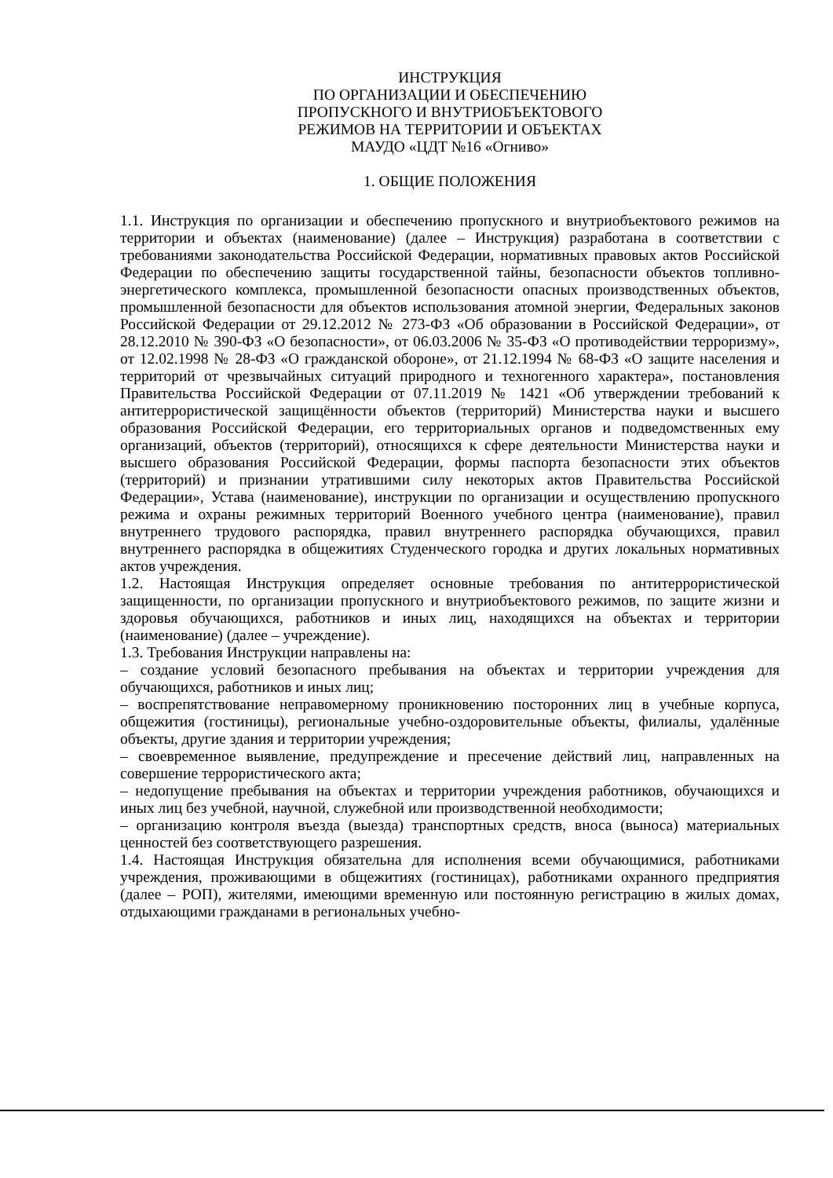ИНСТРУКЦИЯ
ПО ОРГАНИЗАЦИИ И ОБЕСПЕЧЕНИЮ
ПРОПУСКНОГО И ВНУТРИОБЪЕКТОВОГО
РЕЖИМОВ НА ТЕРРИТОРИИ И ОБЪЕКТАХ
МАУДО «ЦДТ №16 «Огниво»
1. ОБЩИЕ ПОЛОЖЕНИЯ
1.1. Инструкция по организации и обеспечению пропускного и внутриобъектового режимов на территории и объектах (наименование) (далее – Инструкция) разработана в соответствии с требованиями законодательства Российской Федерации, нормативных правовых актов Российской Федерации по обеспечению защиты государственной тайны, безопасности объектов топливно-энергетического комплекса, промышленной безопасности опасных производственных объектов, промышленной безопасности для объектов использования атомной энергии, Федеральных законов Российской Федерации от 29.12.2012 № 273-ФЗ «Об образовании в Российской Федерации», от 28.12.2010 № 390-ФЗ «О безопасности», от 06.03.2006 № 35-ФЗ «О противодействии терроризму», от 12.02.1998 № 28-ФЗ «О гражданской обороне», от 21.12.1994 № 68-ФЗ «О защите населения и территорий от чрезвычайных ситуаций природного и техногенного характера», постановления Правительства Российской Федерации от 07.11.2019 № 1421 «Об утверждении требований к антитеррористической защищённости объектов (территорий) Министерства науки и высшего образования Российской Федерации, его территориальных органов и подведомственных ему организаций, объектов (территорий), относящихся к сфере деятельности Министерства науки и высшего образования Российской Федерации, формы паспорта безопасности этих объектов (территорий) и признании утратившими силу некоторых актов Правительства Российской Федерации», Устава (наименование), инструкции по организации и осуществлению пропускного режима и охраны режимных территорий Военного учебного центра (наименование), правил внутреннего трудового распорядка, правил внутреннего распорядка обучающихся, правил внутреннего распорядка в общежитиях Студенческого городка и других локальных нормативных актов учреждения.
1.2. Настоящая Инструкция определяет основные требования по антитеррористической защищенности, по организации пропускного и внутриобъектового режимов, по защите жизни и здоровья обучающихся, работников и иных лиц, находящихся на объектах и территории (наименование) (далее – учреждение).
1.3. Требования Инструкции направлены на:
– создание условий безопасного пребывания на объектах и территории учреждения для обучающихся, работников и иных лиц;
– воспрепятствование неправомерному проникновению посторонних лиц в учебные корпуса, общежития (гостиницы), региональные учебно-оздоровительные объекты, филиалы, удалённые объекты, другие здания и территории учреждения;
– своевременное выявление, предупреждение и пресечение действий лиц, направленных на совершение террористического акта;
– недопущение пребывания на объектах и территории учреждения работников, обучающихся и иных лиц без учебной, научной, служебной или производственной необходимости;
– организацию контроля въезда (выезда) транспортных средств, вноса (выноса) материальных ценностей без соответствующего разрешения.
1.4. Настоящая Инструкция обязательна для исполнения всеми обучающимися, работниками учреждения, проживающими в общежитиях (гостиницах), работниками охранного предприятия (далее – РОП), жителями, имеющими временную или постоянную регистрацию в жилых домах, отдыхающими гражданами в региональных учебно-